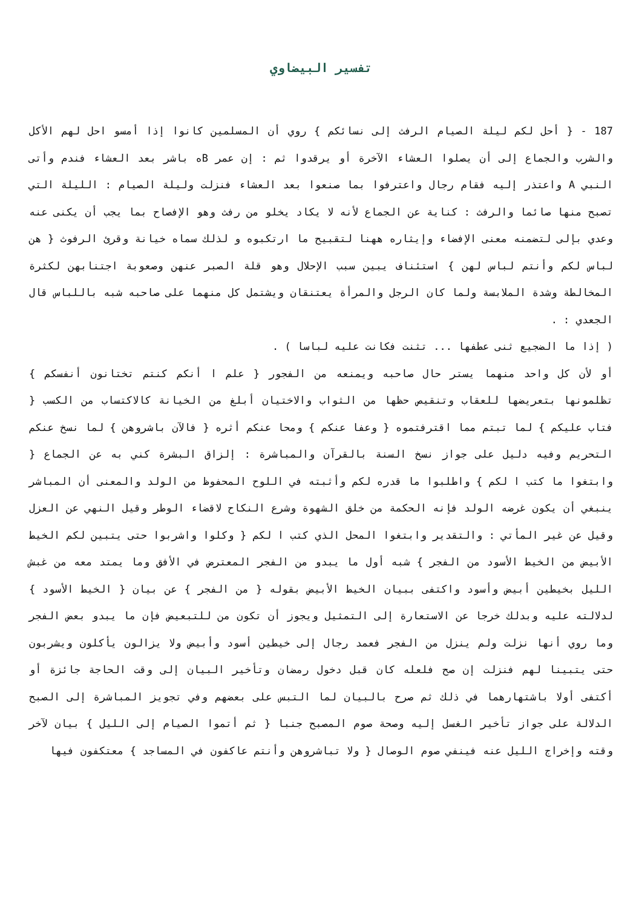تفسير البيضاوي
187 - { أحل لكم ليلة الصيام الرفث إلى نسائكم } روي أن المسلمين كانوا إذا أمسو احل لهم الأكل والشرب والجماع إلى أن يصلوا العشاء الآخرة أو يرقدوا ثم : إن عمر Bه باشر بعد العشاء فندم وأتى النبي A واعتذر إليه فقام رجال واعترفوا بما صنعوا بعد العشاء فنزلت وليلة الصيام : الليلة التي تصبح منها صائما والرفث : كناية عن الجماع لأنه لا يكاد يخلو من رفث وهو الإفصاح بما يجب أن يكنى عنه وعدي بإلى لتضمنه معنى الإفضاء وإيثاره ههنا لتقبيح ما ارتكبوه و لذلك سماه خيانة وقرئ الرفوث { هن لباس لكم وأنتم لباس لهن } استئناف يبين سبب الإحلال وهو قلة الصبر عنهن وصعوبة اجتنابهن لكثرة المخالطة وشدة الملابسة ولما كان الرجل والمرأة يعتنقان ويشتمل كل منهما على صاحبه شبه باللباس قال الجعدي : .
( إذا ما الضجيع ثنى عطفها ... تثنت فكانت عليه لباسا ) .
أو لأن كل واحد منهما يستر حال صاحبه ويمنعه من الفجور { علم ا أنكم كنتم تختانون أنفسكم } تظلمونها بتعريضها للعقاب وتنقيص حظها من الثواب والاختيان أبلغ من الخيانة كالاكتساب من الكسب { فتاب عليكم } لما تبتم مما اقترفتموه { وعفا عنكم } ومحا عنكم أثره { فالآن باشروهن } لما نسخ عنكم التحريم وفيه دليل على جواز نسخ السنة بالقرآن والمباشرة : إلزاق البشرة كني به عن الجماع { وابتغوا ما كتب ا لكم } واطلبوا ما قدره لكم وأثبته في اللوح المحفوظ من الولد والمعنى أن المباشر ينبغي أن يكون غرضه الولد فإنه الحكمة من خلق الشهوة وشرع النكاح لاقضاء الوطر وقيل النهي عن العزل وقيل عن غير المأتي : والتقدير وابتغوا المحل الذي كتب ا لكم { وكلوا واشربوا حتى يتبين لكم الخيط الأبيض من الخيط الأسود من الفجر } شبه أول ما يبدو من الفجر المعترض في الأفق وما يمتد معه من غبش الليل بخيطين أبيض وأسود واكتفى ببيان الخيط الأبيض بقوله { من الفجر } عن بيان { الخيط الأسود } لدلالته عليه وبدلك خرجا عن الاستعارة إلى التمثيل ويجوز أن تكون من للتبعيض فإن ما يبدو بعض الفجر وما روي أنها نزلت ولم ينزل من الفجر فعمد رجال إلى خيطين أسود وأبيض ولا يزالون يأكلون ويشربون حتى يتبينا لهم فنزلت إن صح فلعله كان قبل دخول رمضان وتأخير البيان إلى وقت الحاجة جائزة أو أكتفى أولا باشتهارهما في ذلك ثم صرح بالبيان لما التبس على بعضهم وفي تجويز المباشرة إلى الصبح الدلالة على جواز تأخير الغسل إليه وصحة صوم المصبح جنبا { ثم أتموا الصيام إلى الليل } بيان لآخر وقته وإخراج الليل عنه فينفي صوم الوصال { ولا تباشروهن وأنتم عاكفون في المساجد } معتكفون فيها